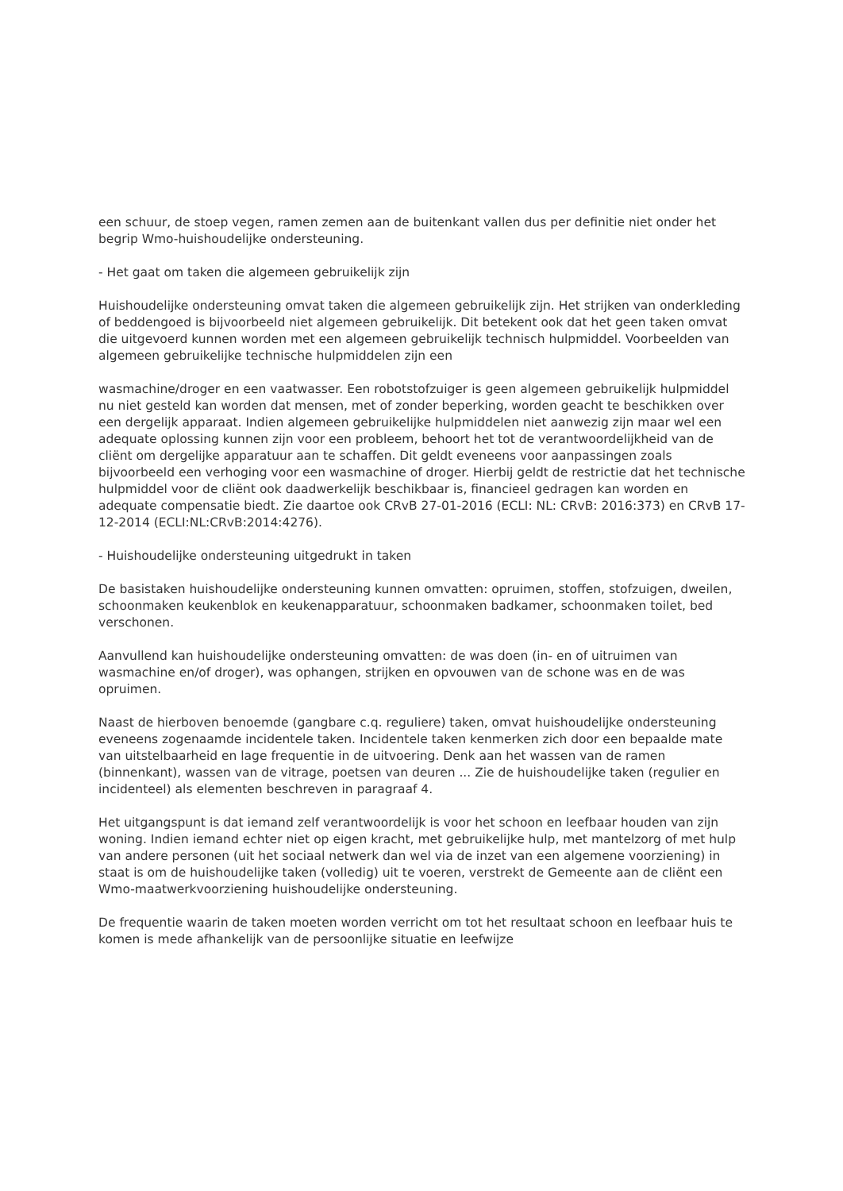een schuur, de stoep vegen, ramen zemen aan de buitenkant vallen dus per definitie niet onder het begrip Wmo-huishoudelijke ondersteuning.
- Het gaat om taken die algemeen gebruikelijk zijn
Huishoudelijke ondersteuning omvat taken die algemeen gebruikelijk zijn. Het strijken van onderkleding of beddengoed is bijvoorbeeld niet algemeen gebruikelijk. Dit betekent ook dat het geen taken omvat die uitgevoerd kunnen worden met een algemeen gebruikelijk technisch hulpmiddel. Voorbeelden van algemeen gebruikelijke technische hulpmiddelen zijn een
wasmachine/droger en een vaatwasser. Een robotstofzuiger is geen algemeen gebruikelijk hulpmiddel nu niet gesteld kan worden dat mensen, met of zonder beperking, worden geacht te beschikken over een dergelijk apparaat. Indien algemeen gebruikelijke hulpmiddelen niet aanwezig zijn maar wel een adequate oplossing kunnen zijn voor een probleem, behoort het tot de verantwoordelijkheid van de cliënt om dergelijke apparatuur aan te schaffen. Dit geldt eveneens voor aanpassingen zoals bijvoorbeeld een verhoging voor een wasmachine of droger. Hierbij geldt de restrictie dat het technische hulpmiddel voor de cliënt ook daadwerkelijk beschikbaar is, financieel gedragen kan worden en adequate compensatie biedt. Zie daartoe ook CRvB 27-01-2016 (ECLI: NL: CRvB: 2016:373) en CRvB 17-12-2014 (ECLI:NL:CRvB:2014:4276).
- Huishoudelijke ondersteuning uitgedrukt in taken
De basistaken huishoudelijke ondersteuning kunnen omvatten: opruimen, stoffen, stofzuigen, dweilen, schoonmaken keukenblok en keukenapparatuur, schoonmaken badkamer, schoonmaken toilet, bed verschonen.
Aanvullend kan huishoudelijke ondersteuning omvatten: de was doen (in- en of uitruimen van wasmachine en/of droger), was ophangen, strijken en opvouwen van de schone was en de was opruimen.
Naast de hierboven benoemde (gangbare c.q. reguliere) taken, omvat huishoudelijke ondersteuning eveneens zogenaamde incidentele taken. Incidentele taken kenmerken zich door een bepaalde mate van uitstelbaarheid en lage frequentie in de uitvoering. Denk aan het wassen van de ramen (binnenkant), wassen van de vitrage, poetsen van deuren ... Zie de huishoudelijke taken (regulier en incidenteel) als elementen beschreven in paragraaf 4.
Het uitgangspunt is dat iemand zelf verantwoordelijk is voor het schoon en leefbaar houden van zijn woning. Indien iemand echter niet op eigen kracht, met gebruikelijke hulp, met mantelzorg of met hulp van andere personen (uit het sociaal netwerk dan wel via de inzet van een algemene voorziening) in staat is om de huishoudelijke taken (volledig) uit te voeren, verstrekt de Gemeente aan de cliënt een Wmo-maatwerkvoorziening huishoudelijke ondersteuning.
De frequentie waarin de taken moeten worden verricht om tot het resultaat schoon en leefbaar huis te komen is mede afhankelijk van de persoonlijke situatie en leefwijze